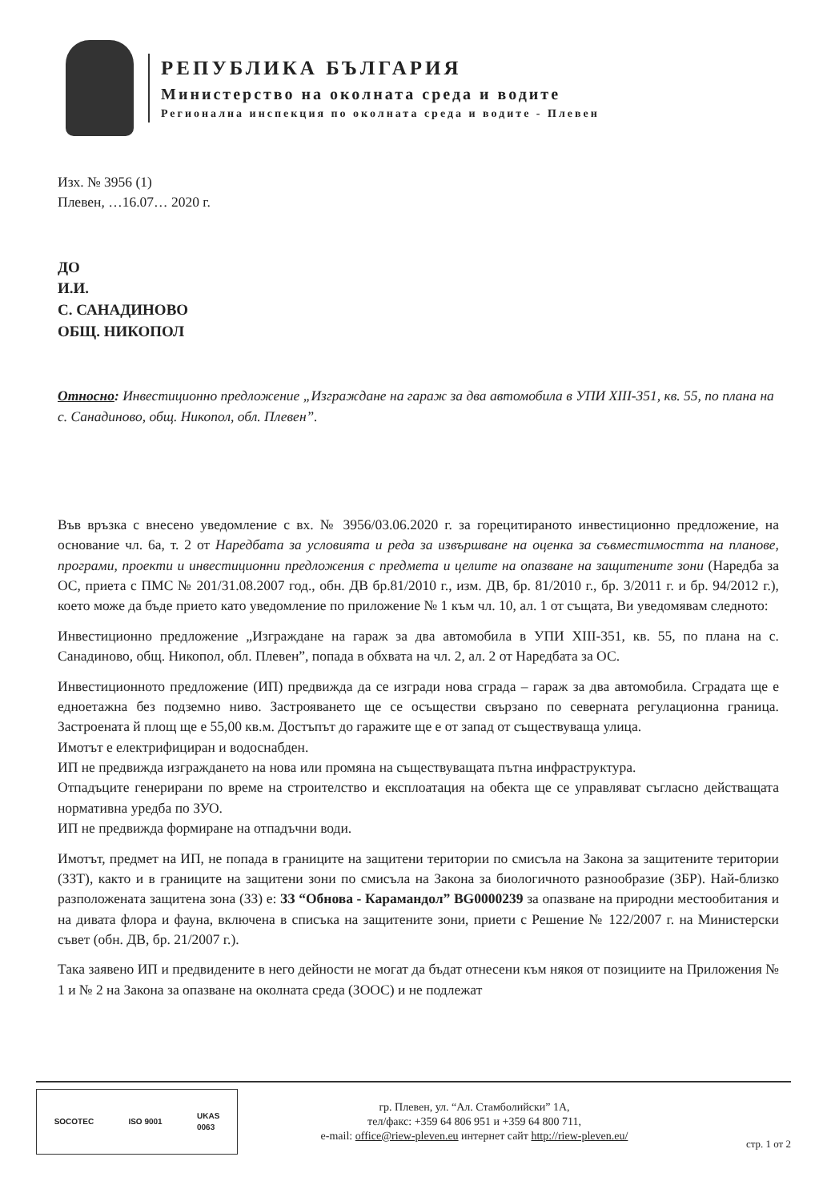РЕПУБЛИКА БЪЛГАРИЯ
Министерство на околната среда и водите
Регионална инспекция по околната среда и водите - Плевен
Изх. № 3956 (1)
Плевен, …16.07… 2020 г.
ДО
И.И.
С. САНАДИНОВО
ОБЩ. НИКОПОЛ
Относно: Инвестиционно предложение „Изграждане на гараж за два автомобила в УПИ XIII-351, кв. 55, по плана на с. Санадиново, общ. Никопол, обл. Плевен”.
Във връзка с внесено уведомление с вх. № 3956/03.06.2020 г. за горецитираното инвестиционно предложение, на основание чл. 6а, т. 2 от Наредбата за условията и реда за извършване на оценка за съвместимостта на планове, програми, проекти и инвестиционни предложения с предмета и целите на опазване на защитените зони (Наредба за ОС, приета с ПМС № 201/31.08.2007 год., обн. ДВ бр.81/2010 г., изм. ДВ, бр. 81/2010 г., бр. 3/2011 г. и бр. 94/2012 г.), което може да бъде прието като уведомление по приложение № 1 към чл. 10, ал. 1 от същата, Ви уведомявам следното:
Инвестиционно предложение „Изграждане на гараж за два автомобила в УПИ XIII-351, кв. 55, по плана на с. Санадиново, общ. Никопол, обл. Плевен”, попада в обхвата на чл. 2, ал. 2 от Наредбата за ОС.
Инвестиционното предложение (ИП) предвижда да се изгради нова сграда – гараж за два автомобила. Сградата ще е едноетажна без подземно ниво. Застрояването ще се осъществи свързано по северната регулационна граница. Застроената й площ ще е 55,00 кв.м. Достъпът до гаражите ще е от запад от съществуваща улица.
Имотът е електрифициран и водоснабден.
ИП не предвижда изграждането на нова или промяна на съществуващата пътна инфраструктура.
Отпадъците генерирани по време на строителство и експлоатация на обекта ще се управляват съгласно действащата нормативна уредба по ЗУО.
ИП не предвижда формиране на отпадъчни води.
Имотът, предмет на ИП, не попада в границите на защитени територии по смисъла на Закона за защитените територии (ЗЗТ), както и в границите на защитени зони по смисъла на Закона за биологичното разнообразие (ЗБР). Най-близко разположената защитена зона (ЗЗ) е: ЗЗ “Обнова - Карамандол” BG0000239 за опазване на природни местообитания и на дивата флора и фауна, включена в списъка на защитените зони, приети с Решение № 122/2007 г. на Министерски съвет (обн. ДВ, бр. 21/2007 г.).
Така заявено ИП и предвидените в него дейности не могат да бъдат отнесени към някоя от позициите на Приложения № 1 и № 2 на Закона за опазване на околната среда (ЗООС) и не подлежат
SOCOTEC ISO 9001 UKAS
0063
гр. Плевен, ул. “Ал. Стамболийски” 1А,
тел/факс: +359 64 806 951 и +359 64 800 711,
e-mail: office@riew-pleven.eu интернет сайт http://riew-pleven.eu/
стр. 1 от 2